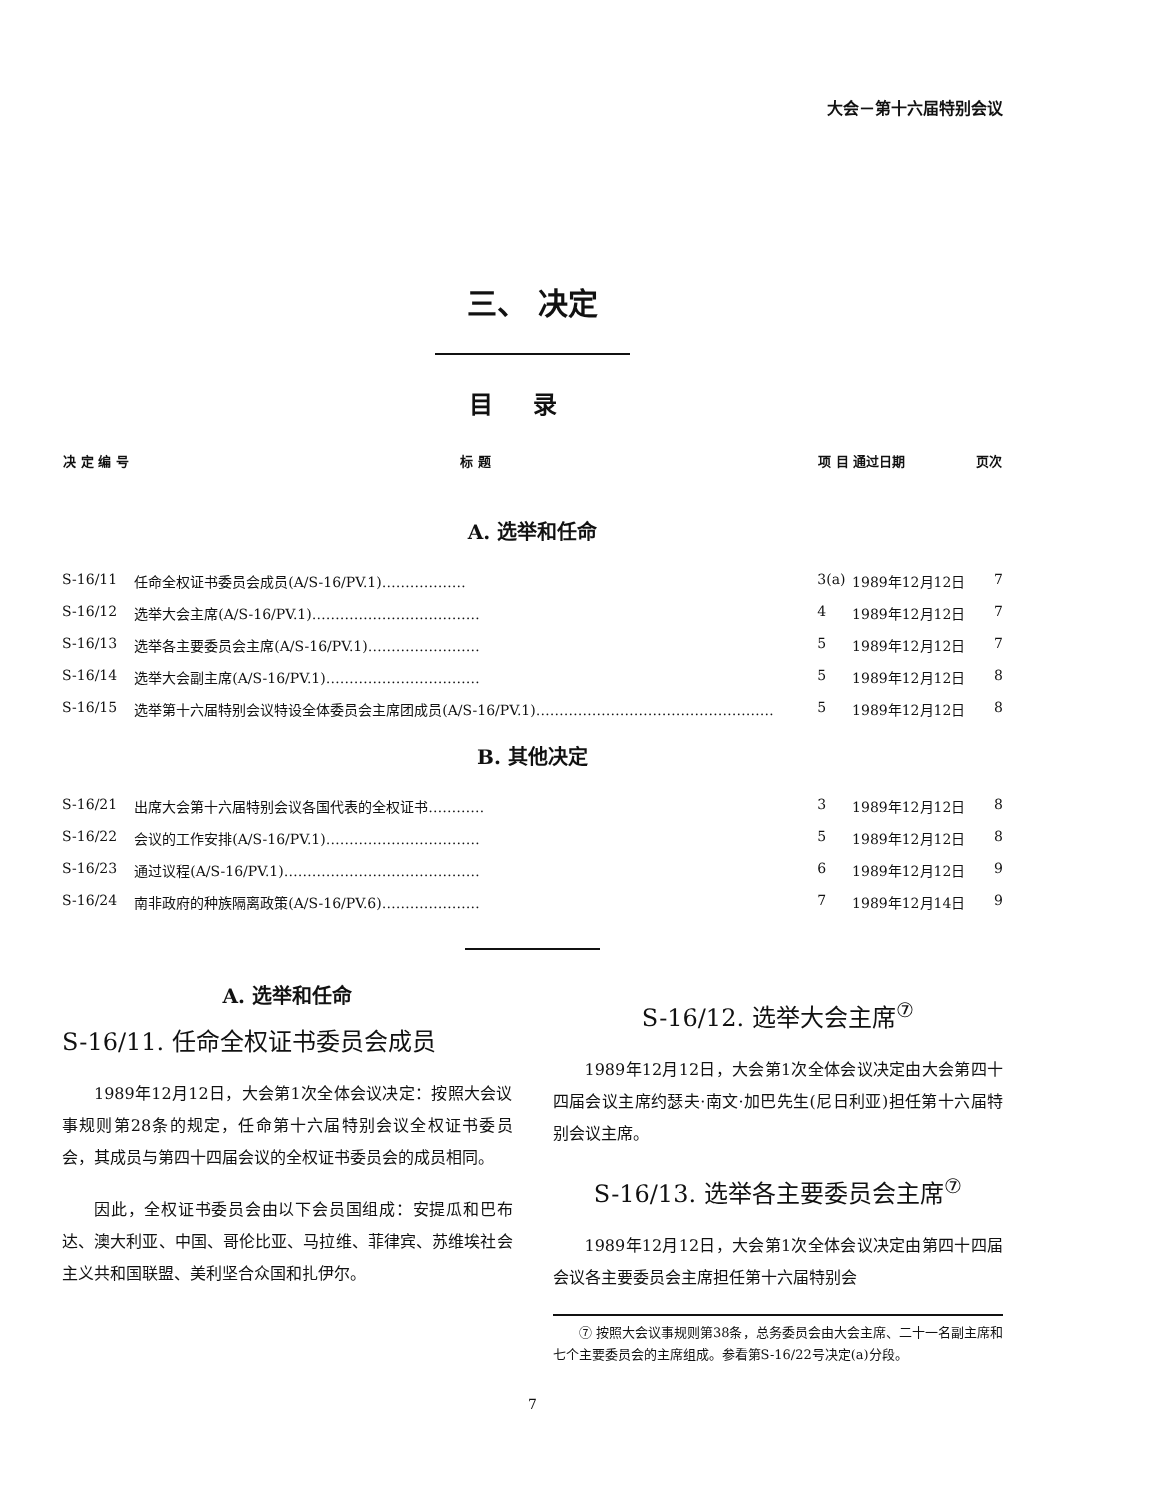大会－第十六届特别会议
三、 决定
目录
| 决 定 编 号 | 标 题 | 项 目 | 通过日期 | 页次 |
| --- | --- | --- | --- | --- |
| A. 选举和任命 | | | | |
| S-16/11 | 任命全权证书委员会成员(A/S-16/PV.1)……………… | 3(a) | 1989年12月12日 | 7 |
| S-16/12 | 选举大会主席(A/S-16/PV.1)……………………………… | 4 | 1989年12月12日 | 7 |
| S-16/13 | 选举各主要委员会主席(A/S-16/PV.1)…………………… | 5 | 1989年12月12日 | 7 |
| S-16/14 | 选举大会副主席(A/S-16/PV.1)…………………………… | 5 | 1989年12月12日 | 8 |
| S-16/15 | 选举第十六届特别会议特设全体委员会主席团成员(A/S-16/PV.1)…………………………………………… | 5 | 1989年12月12日 | 8 |
| B. 其他决定 | | | | |
| S-16/21 | 出席大会第十六届特别会议各国代表的全权证书………… | 3 | 1989年12月12日 | 8 |
| S-16/22 | 会议的工作安排(A/S-16/PV.1)…………………………… | 5 | 1989年12月12日 | 8 |
| S-16/23 | 通过议程(A/S-16/PV.1)…………………………………… | 6 | 1989年12月12日 | 9 |
| S-16/24 | 南非政府的种族隔离政策(A/S-16/PV.6)………………… | 7 | 1989年12月14日 | 9 |
A. 选举和任命
S-16/11. 任命全权证书委员会成员
1989年12月12日，大会第1次全体会议决定：按照大会议事规则第28条的规定，任命第十六届特别会议全权证书委员会，其成员与第四十四届会议的全权证书委员会的成员相同。
因此，全权证书委员会由以下会员国组成：安提瓜和巴布达、澳大利亚、中国、哥伦比亚、马拉维、菲律宾、苏维埃社会主义共和国联盟、美利坚合众国和扎伊尔。
S-16/12. 选举大会主席<sup>⑦</sup>
1989年12月12日，大会第1次全体会议决定由大会第四十四届会议主席约瑟夫·南文·加巴先生(尼日利亚)担任第十六届特别会议主席。
S-16/13. 选举各主要委员会主席<sup>⑦</sup>
1989年12月12日，大会第1次全体会议决定由第四十四届会议各主要委员会主席担任第十六届特别会
⑦ 按照大会议事规则第38条，总务委员会由大会主席、二十一名副主席和七个主要委员会的主席组成。参看第S-16/22号决定(a)分段。
7